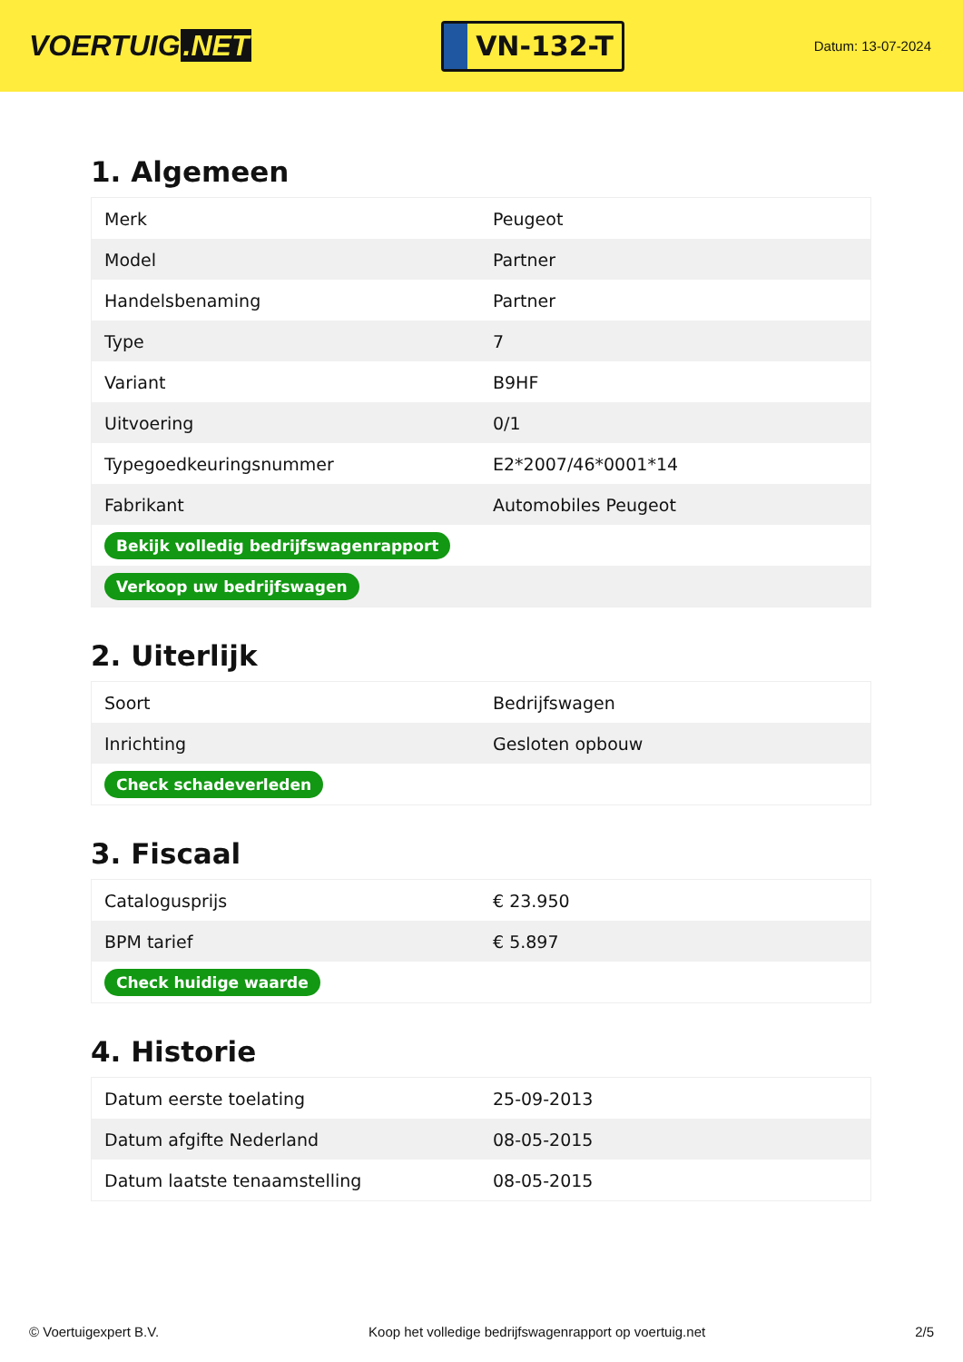VOERTUIG.NET
VN-132-T
Datum: 13-07-2024
1. Algemeen
| Merk | Peugeot |
| Model | Partner |
| Handelsbenaming | Partner |
| Type | 7 |
| Variant | B9HF |
| Uitvoering | 0/1 |
| Typegoedkeuringsnummer | E2*2007/46*0001*14 |
| Fabrikant | Automobiles Peugeot |
| Bekijk volledig bedrijfswagenrapport | |
| Verkoop uw bedrijfswagen | |
2. Uiterlijk
| Soort | Bedrijfswagen |
| Inrichting | Gesloten opbouw |
| Check schadeverleden | |
3. Fiscaal
| Catalogusprijs | € 23.950 |
| BPM tarief | € 5.897 |
| Check huidige waarde | |
4. Historie
| Datum eerste toelating | 25-09-2013 |
| Datum afgifte Nederland | 08-05-2015 |
| Datum laatste tenaamstelling | 08-05-2015 |
© Voertuigexpert B.V. Koop het volledige bedrijfswagenrapport op voertuig.net 2/5